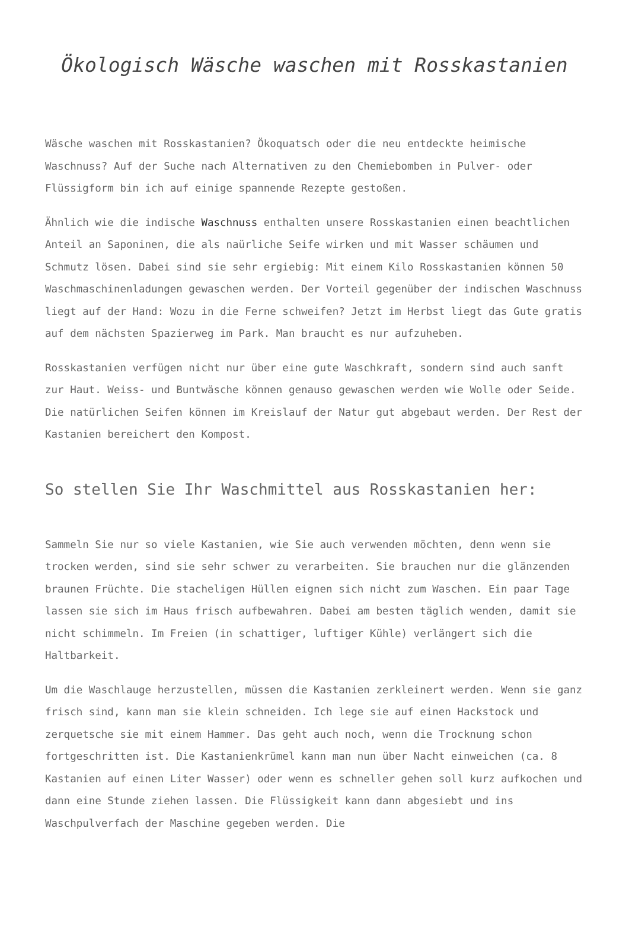Ökologisch Wäsche waschen mit Rosskastanien
Wäsche waschen mit Rosskastanien? Ökoquatsch oder die neu entdeckte heimische Waschnuss? Auf der Suche nach Alternativen zu den Chemiebomben in Pulver- oder Flüssigform bin ich auf einige spannende Rezepte gestoßen.
Ähnlich wie die indische Waschnuss enthalten unsere Rosskastanien einen beachtlichen Anteil an Saponinen, die als naürliche Seife wirken und mit Wasser schäumen und Schmutz lösen. Dabei sind sie sehr ergiebig: Mit einem Kilo Rosskastanien können 50 Waschmaschinenladungen gewaschen werden. Der Vorteil gegenüber der indischen Waschnuss liegt auf der Hand: Wozu in die Ferne schweifen? Jetzt im Herbst liegt das Gute gratis auf dem nächsten Spazierweg im Park. Man braucht es nur aufzuheben.
Rosskastanien verfügen nicht nur über eine gute Waschkraft, sondern sind auch sanft zur Haut. Weiss- und Buntwäsche können genauso gewaschen werden wie Wolle oder Seide. Die natürlichen Seifen können im Kreislauf der Natur gut abgebaut werden. Der Rest der Kastanien bereichert den Kompost.
So stellen Sie Ihr Waschmittel aus Rosskastanien her:
Sammeln Sie nur so viele Kastanien, wie Sie auch verwenden möchten, denn wenn sie trocken werden, sind sie sehr schwer zu verarbeiten. Sie brauchen nur die glänzenden braunen Früchte. Die stacheligen Hüllen eignen sich nicht zum Waschen. Ein paar Tage lassen sie sich im Haus frisch aufbewahren. Dabei am besten täglich wenden, damit sie nicht schimmeln. Im Freien (in schattiger, luftiger Kühle) verlängert sich die Haltbarkeit.
Um die Waschlauge herzustellen, müssen die Kastanien zerkleinert werden. Wenn sie ganz frisch sind, kann man sie klein schneiden. Ich lege sie auf einen Hackstock und zerquetsche sie mit einem Hammer. Das geht auch noch, wenn die Trocknung schon fortgeschritten ist. Die Kastanienkrümel kann man nun über Nacht einweichen (ca. 8 Kastanien auf einen Liter Wasser) oder wenn es schneller gehen soll kurz aufkochen und dann eine Stunde ziehen lassen. Die Flüssigkeit kann dann abgesiebt und ins Waschpulverfach der Maschine gegeben werden. Die